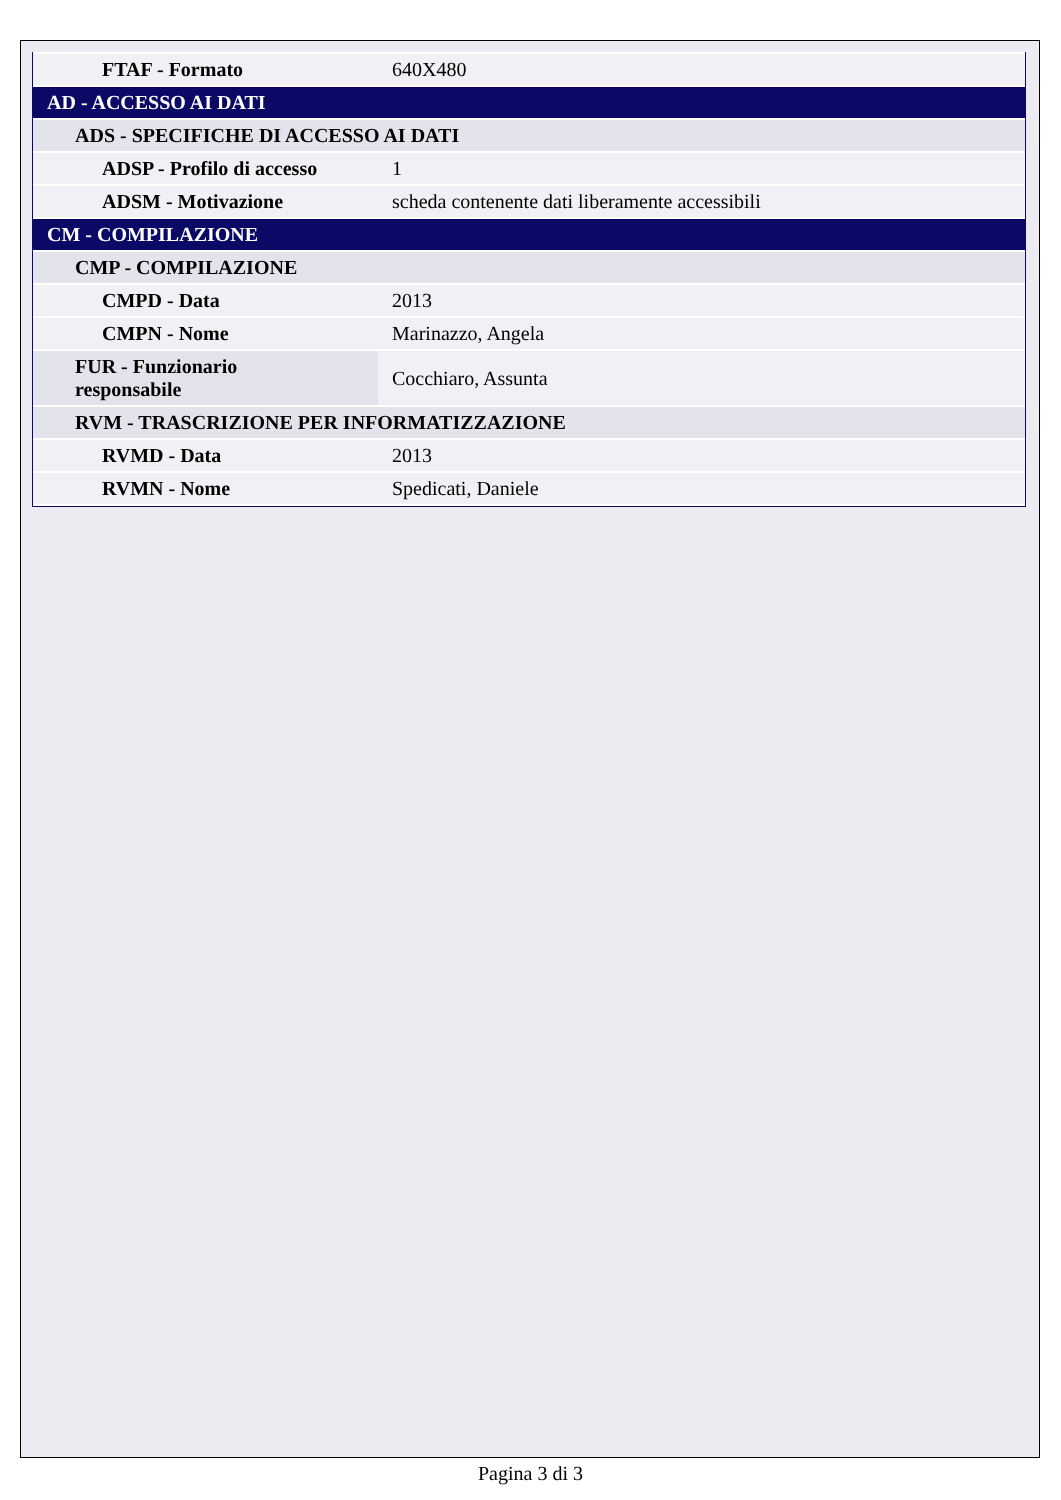| FTAF - Formato | 640X480 |
| AD - ACCESSO AI DATI | |
| ADS - SPECIFICHE DI ACCESSO AI DATI | |
| ADSP - Profilo di accesso | 1 |
| ADSM - Motivazione | scheda contenente dati liberamente accessibili |
| CM - COMPILAZIONE | |
| CMP - COMPILAZIONE | |
| CMPD - Data | 2013 |
| CMPN - Nome | Marinazzo, Angela |
| FUR - Funzionario responsabile | Cocchiaro, Assunta |
| RVM - TRASCRIZIONE PER INFORMATIZZAZIONE | |
| RVMD - Data | 2013 |
| RVMN - Nome | Spedicati, Daniele |
Pagina 3 di 3